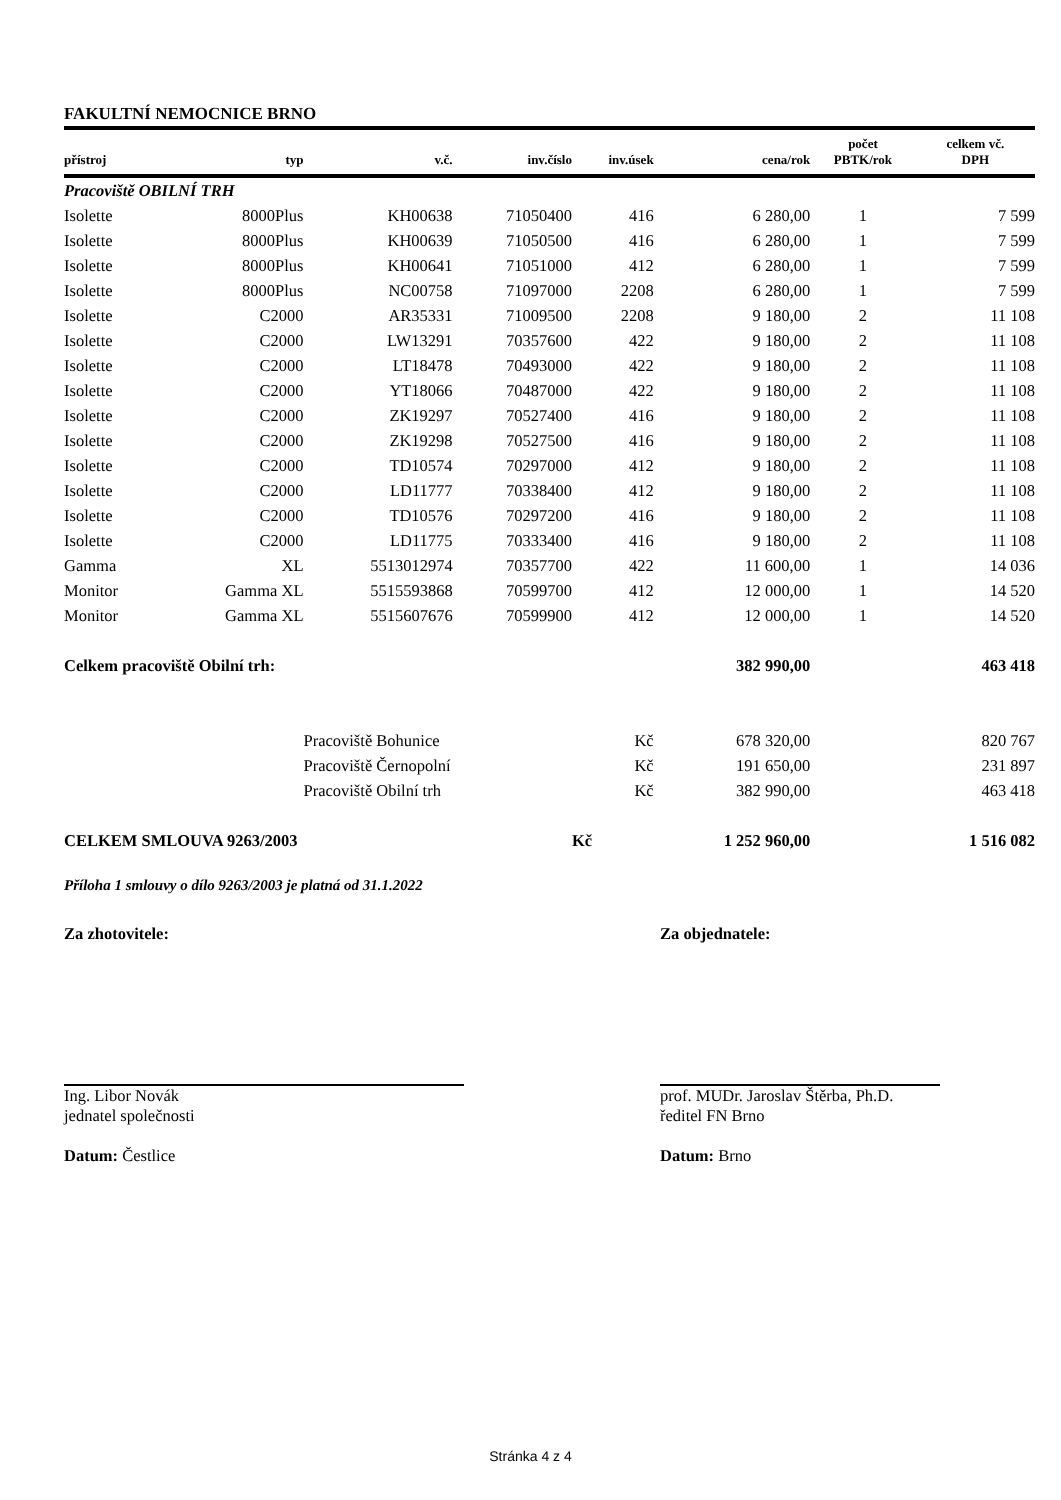FAKULTNÍ NEMOCNICE BRNO
| přístroj | typ | v.č. | inv.číslo | inv.úsek | cena/rok | počet PBTK/rok | celkem vč. DPH |
| --- | --- | --- | --- | --- | --- | --- | --- |
| Pracoviště OBILNÍ TRH | | | | | | | |
| Isolette | 8000Plus | KH00638 | 71050400 | 416 | 6 280,00 | 1 | 7 599 |
| Isolette | 8000Plus | KH00639 | 71050500 | 416 | 6 280,00 | 1 | 7 599 |
| Isolette | 8000Plus | KH00641 | 71051000 | 412 | 6 280,00 | 1 | 7 599 |
| Isolette | 8000Plus | NC00758 | 71097000 | 2208 | 6 280,00 | 1 | 7 599 |
| Isolette | C2000 | AR35331 | 71009500 | 2208 | 9 180,00 | 2 | 11 108 |
| Isolette | C2000 | LW13291 | 70357600 | 422 | 9 180,00 | 2 | 11 108 |
| Isolette | C2000 | LT18478 | 70493000 | 422 | 9 180,00 | 2 | 11 108 |
| Isolette | C2000 | YT18066 | 70487000 | 422 | 9 180,00 | 2 | 11 108 |
| Isolette | C2000 | ZK19297 | 70527400 | 416 | 9 180,00 | 2 | 11 108 |
| Isolette | C2000 | ZK19298 | 70527500 | 416 | 9 180,00 | 2 | 11 108 |
| Isolette | C2000 | TD10574 | 70297000 | 412 | 9 180,00 | 2 | 11 108 |
| Isolette | C2000 | LD11777 | 70338400 | 412 | 9 180,00 | 2 | 11 108 |
| Isolette | C2000 | TD10576 | 70297200 | 416 | 9 180,00 | 2 | 11 108 |
| Isolette | C2000 | LD11775 | 70333400 | 416 | 9 180,00 | 2 | 11 108 |
| Gamma | XL | 5513012974 | 70357700 | 422 | 11 600,00 | 1 | 14 036 |
| Monitor | Gamma XL | 5515593868 | 70599700 | 412 | 12 000,00 | 1 | 14 520 |
| Monitor | Gamma XL | 5515607676 | 70599900 | 412 | 12 000,00 | 1 | 14 520 |
| Celkem pracoviště Obilní trh: | | | | | 382 990,00 | | 463 418 |
| | | Pracoviště Bohunice | | Kč | 678 320,00 | | 820 767 |
| | | Pracoviště Černopolní | | Kč | 191 650,00 | | 231 897 |
| | | Pracoviště Obilní trh | | Kč | 382 990,00 | | 463 418 |
| CELKEM SMLOUVA 9263/2003 | | | | Kč | 1 252 960,00 | | 1 516 082 |
Příloha 1 smlouvy o dílo 9263/2003 je platná od 31.1.2022
Za zhotovitele:
Ing. Libor Novák
jednatel společnosti
Datum: Čestlice
Za objednatele:
prof. MUDr. Jaroslav Štěrba, Ph.D.
ředitel FN Brno
Datum: Brno
Stránka 4 z 4